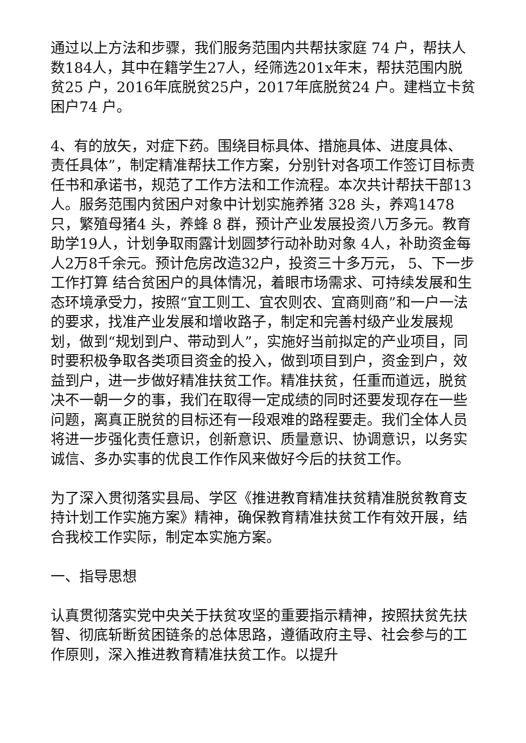通过以上方法和步骤，我们服务范围内共帮扶家庭 74 户，帮扶人数184人，其中在籍学生27人，经筛选201x年末，帮扶范围内脱贫25 户，2016年底脱贫25户，2017年底脱贫24 户。建档立卡贫困户74 户。
4、有的放矢，对症下药。围绕目标具体、措施具体、进度具体、责任具体”，制定精准帮扶工作方案，分别针对各项工作签订目标责任书和承诺书，规范了工作方法和工作流程。本次共计帮扶干部13人。服务范围内贫困户对象中计划实施养猪 328 头，养鸡1478只，繁殖母猪4 头，养蜂 8 群，预计产业发展投资八万多元。教育助学19人，计划争取雨露计划圆梦行动补助对象 4人，补助资金每人2万8千余元。预计危房改造32户，投资三十多万元， 5、下一步工作打算 结合贫困户的具体情况，着眼市场需求、可持续发展和生态环境承受力，按照“宜工则工、宜农则农、宜商则商”和一户一法的要求，找准产业发展和增收路子，制定和完善村级产业发展规划，做到“规划到户、带动到人”，实施好当前拟定的产业项目，同时要积极争取各类项目资金的投入，做到项目到户，资金到户，效益到户，进一步做好精准扶贫工作。精准扶贫，任重而道远，脱贫决不一朝一夕的事，我们在取得一定成绩的同时还要发现存在一些问题，离真正脱贫的目标还有一段艰难的路程要走。我们全体人员将进一步强化责任意识，创新意识、质量意识、协调意识，以务实诚信、多办实事的优良工作作风来做好今后的扶贫工作。
为了深入贯彻落实县局、学区《推进教育精准扶贫精准脱贫教育支持计划工作实施方案》精神，确保教育精准扶贫工作有效开展，结合我校工作实际，制定本实施方案。
一、指导思想
认真贯彻落实党中央关于扶贫攻坚的重要指示精神，按照扶贫先扶智、彻底斩断贫困链条的总体思路，遵循政府主导、社会参与的工作原则，深入推进教育精准扶贫工作。以提升